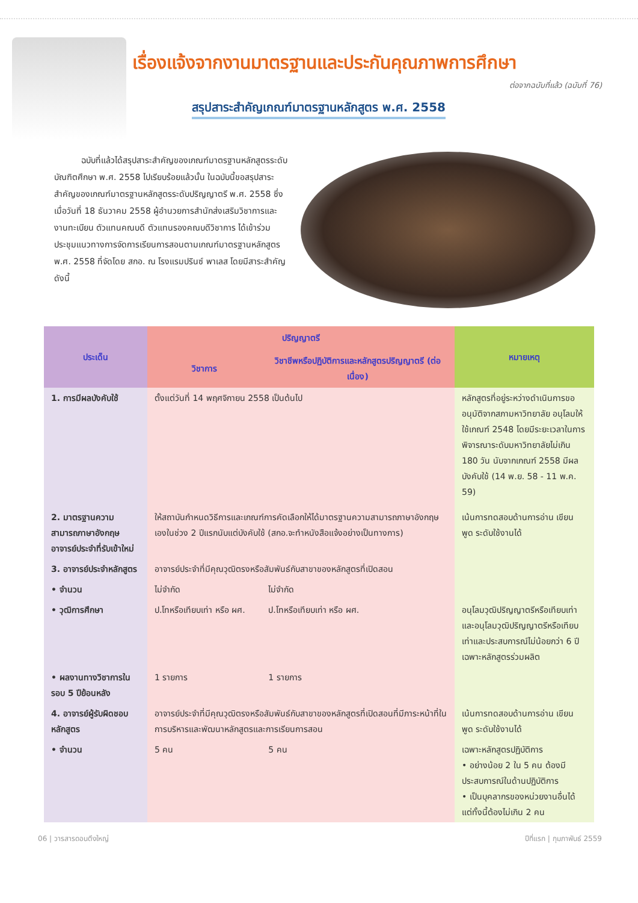เรื่องแจ้งจากงานมาตรฐานและประกันคุณภาพการศึกษา
ต่อจากฉบับที่แล้ว (ฉบับที่ 76)
สรุปสาระสำคัญเกณฑ์มาตรฐานหลักสูตร พ.ศ. 2558
ฉบับที่แล้วได้สรุปสาระสำคัญของเกณฑ์มาตรฐานหลักสูตรระดับบัณฑิตศึกษา พ.ศ. 2558 ไปเรียบร้อยแล้วนั้น ในฉบับนี้ขอสรุปสาระสำคัญของเกณฑ์มาตรฐานหลักสูตรระดับปริญญาตรี พ.ศ. 2558 ซึ่งเมื่อวันที่ 18 ธันวาคม 2558 ผู้อำนวยการสำนักส่งเสริมวิชาการและงานทะเบียน ตัวแทนคณบดี ตัวแทนรองคณบดีวิชาการ ได้เข้าร่วมประชุมแนวทางการจัดการเรียนการสอนตามเกณฑ์มาตรฐานหลักสูตร พ.ศ. 2558 ที่จัดโดย สกอ. ณ โรงแรมปรินซ์ พาเลส โดยมีสาระสำคัญดังนี้
| ประเด็น | ปริญญาตรี | | หมายเหตุ |
| --- | --- | --- | --- |
| | วิชาการ | วิชาชีพหรือปฏิบัติการและหลักสูตรปริญญาตรี (ต่อเนื่อง) | |
| 1. การมีผลบังคับใช้ | ตั้งแต่วันที่ 14 พฤศจิกายน 2558 เป็นต้นไป | | หลักสูตรที่อยู่ระหว่างดำเนินการขออนุมัติจากสภามหาวิทยาลัย อนุโลมให้ใช้เกณฑ์ 2548 โดยมีระยะเวลาในการพิจารณาระดับมหาวิทยาลัยไม่เกิน 180 วัน นับจากเกณฑ์ 2558 มีผลบังคับใช้ (14 พ.ย. 58 - 11 พ.ค. 59) |
| 2. มาตรฐานความสามารถภาษาอังกฤษอาจารย์ประจำที่รับเข้าใหม่ | ให้สถาบันกำหนดวิธีการและเกณฑ์การคัดเลือกให้ได้มาตรฐานความสามารถภาษาอังกฤษเองในช่วง 2 ปีแรกนับแต่บังคับใช้ (สกอ.จะทำหนังสือแจ้งอย่างเป็นทางการ) | | เน้นการทดสอบด้านการอ่าน เขียน พูด ระดับใช้งานได้ |
| 3. อาจารย์ประจำหลักสูตร | อาจารย์ประจำที่มีคุณวุฒิตรงหรือสัมพันธ์กับสาขาของหลักสูตรที่เปิดสอน | | |
| • จำนวน | ไม่จำกัด | ไม่จำกัด | |
| • วุฒิการศึกษา | ป.โทหรือเทียบเท่า หรือ ผศ. | ป.โทหรือเทียบเท่า หรือ ผศ. | อนุโลมวุฒิปริญญาตรีหรือเทียบเท่า และอนุโลมวุฒิปริญญาตรีหรือเทียบเท่าและประสบการณ์ไม่น้อยกว่า 6 ปี เฉพาะหลักสูตรร่วมผลิต |
| • ผลงานทางวิชาการในรอบ 5 ปีย้อนหลัง | 1 รายการ | 1 รายการ | |
| 4. อาจารย์ผู้รับผิดชอบหลักสูตร | อาจารย์ประจำที่มีคุณวุฒิตรงหรือสัมพันธ์กับสาขาของหลักสูตรที่เปิดสอนที่มีภาระหน้าที่ในการบริหารและพัฒนาหลักสูตรและการเรียนการสอน | | เน้นการทดสอบด้านการอ่าน เขียน พูด ระดับใช้งานได้ |
| • จำนวน | 5 คน | 5 คน | เฉพาะหลักสูตรปฏิบัติการ • อย่างน้อย 2 ใน 5 คน ต้องมีประสบการณ์ในด้านปฏิบัติการ • เป็นบุคลากรของหน่วยงานอื่นได้ แต่ทั้งนี้ต้องไม่เกิน 2 คน |
06 | วารสารดอนตึงใหญ่ ปีที่แรก | กุมภาพันธ์ 2559